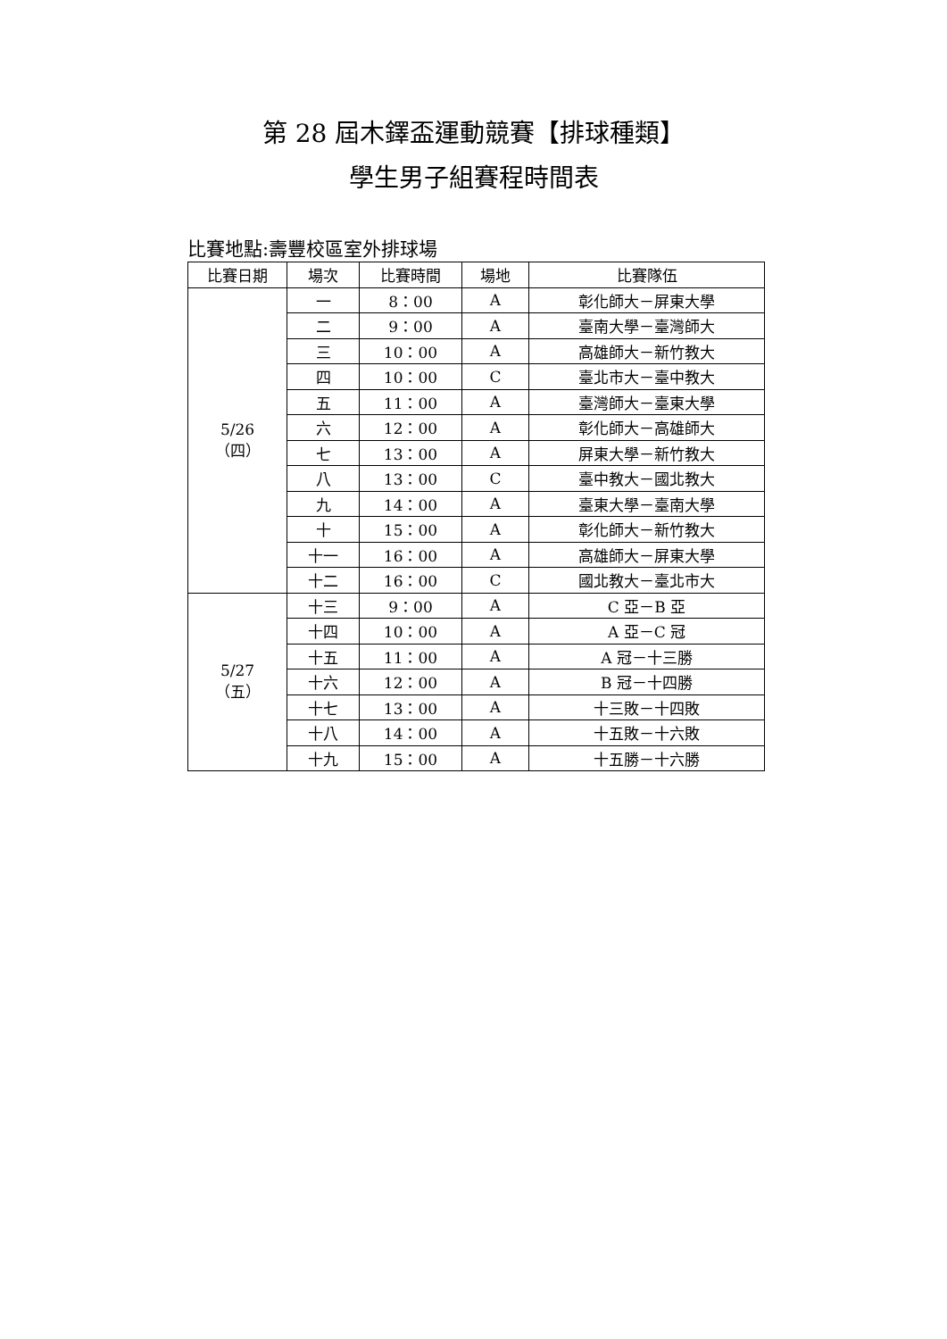第 28 屆木鐸盃運動競賽【排球種類】
學生男子組賽程時間表
比賽地點:壽豐校區室外排球場
| 比賽日期 | 場次 | 比賽時間 | 場地 | 比賽隊伍 |
| --- | --- | --- | --- | --- |
| 5/26 （四） | 一 | 8：00 | A | 彰化師大－屏東大學 |
| | 二 | 9：00 | A | 臺南大學－臺灣師大 |
| | 三 | 10：00 | A | 高雄師大－新竹教大 |
| | 四 | 10：00 | C | 臺北市大－臺中教大 |
| | 五 | 11：00 | A | 臺灣師大－臺東大學 |
| | 六 | 12：00 | A | 彰化師大－高雄師大 |
| | 七 | 13：00 | A | 屏東大學－新竹教大 |
| | 八 | 13：00 | C | 臺中教大－國北教大 |
| | 九 | 14：00 | A | 臺東大學－臺南大學 |
| | 十 | 15：00 | A | 彰化師大－新竹教大 |
| | 十一 | 16：00 | A | 高雄師大－屏東大學 |
| | 十二 | 16：00 | C | 國北教大－臺北市大 |
| 5/27 （五） | 十三 | 9：00 | A | C 亞－B 亞 |
| | 十四 | 10：00 | A | A 亞－C 冠 |
| | 十五 | 11：00 | A | A 冠－十三勝 |
| | 十六 | 12：00 | A | B 冠－十四勝 |
| | 十七 | 13：00 | A | 十三敗－十四敗 |
| | 十八 | 14：00 | A | 十五敗－十六敗 |
| | 十九 | 15：00 | A | 十五勝－十六勝 |